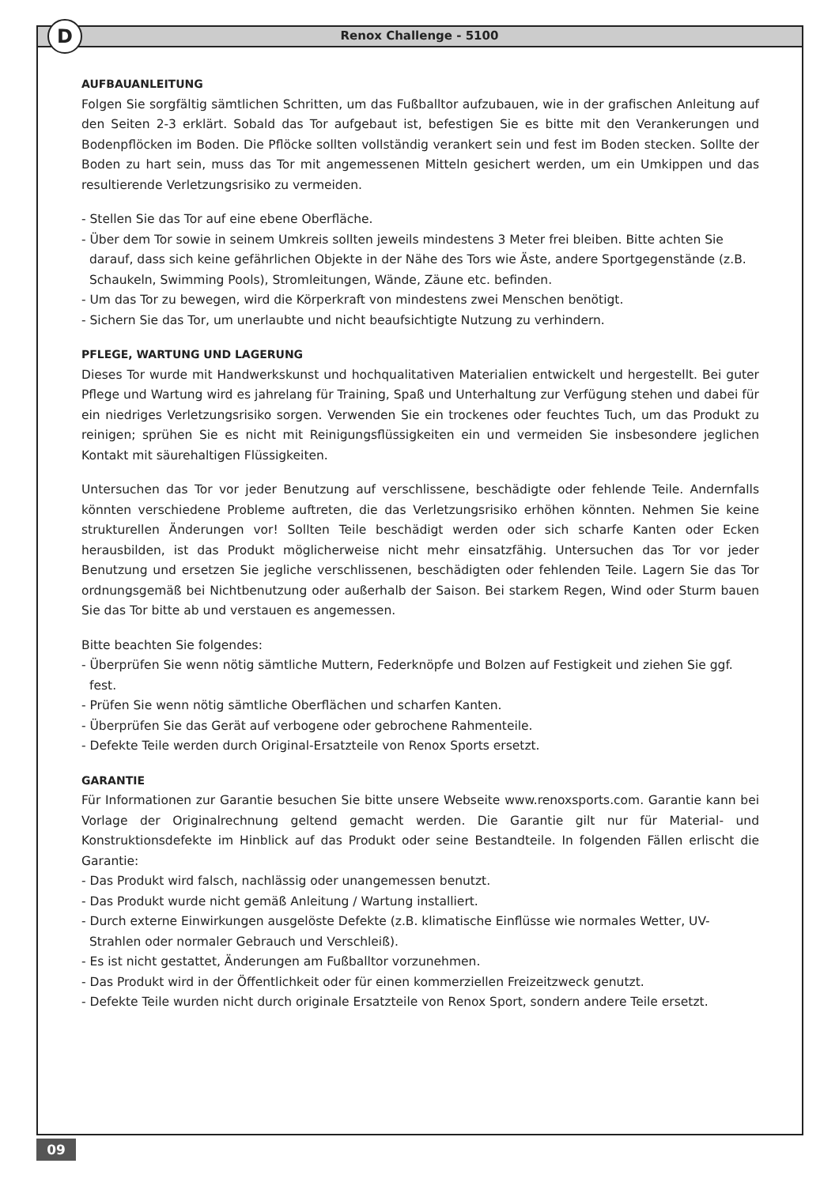D
Renox Challenge - 5100
AUFBAUANLEITUNG
Folgen Sie sorgfältig sämtlichen Schritten, um das Fußballtor aufzubauen, wie in der grafischen Anleitung auf den Seiten 2-3 erklärt. Sobald das Tor aufgebaut ist, befestigen Sie es bitte mit den Verankerungen und Bodenpflöcken im Boden. Die Pflöcke sollten vollständig verankert sein und fest im Boden stecken. Sollte der Boden zu hart sein, muss das Tor mit angemessenen Mitteln gesichert werden, um ein Umkippen und das resultierende Verletzungsrisiko zu vermeiden.
- Stellen Sie das Tor auf eine ebene Oberfläche.
- Über dem Tor sowie in seinem Umkreis sollten jeweils mindestens 3 Meter frei bleiben. Bitte achten Sie darauf, dass sich keine gefährlichen Objekte in der Nähe des Tors wie Äste, andere Sportge­genstände (z.B. Schaukeln, Swimming Pools), Stromleitungen, Wände, Zäune etc. befinden.
- Um das Tor zu bewegen, wird die Körperkraft von mindestens zwei Menschen benötigt.
- Sichern Sie das Tor, um unerlaubte und nicht beaufsichtigte Nutzung zu verhindern.
PFLEGE, WARTUNG UND LAGERUNG
Dieses Tor wurde mit Handwerkskunst und hochqualitativen Materialien entwickelt und hergestellt. Bei guter Pflege und Wartung wird es jahrelang für Training, Spaß und Unterhaltung zur Verfügung stehen und dabei für ein niedriges Verletzungsrisiko sorgen. Verwenden Sie ein trockenes oder feuchtes Tuch, um das Produkt zu reinigen; sprühen Sie es nicht mit Reinigungsflüssigkeiten ein und vermeiden Sie insbesondere jeglichen Kontakt mit säurehaltigen Flüssigkeiten.
Untersuchen das Tor vor jeder Benutzung auf verschlissene, beschädigte oder fehlende Teile. Andernfalls könnten verschiedene Probleme auftreten, die das Verletzungsrisiko erhöhen könnten. Nehmen Sie keine strukturellen Änderungen vor! Sollten Teile beschädigt werden oder sich scharfe Kanten oder Ecken herausbilden, ist das Produkt möglicherweise nicht mehr einsatzfähig. Unter­suchen das Tor vor jeder Benutzung und ersetzen Sie jegliche verschlissenen, beschädigten oder fehlenden Teile. Lagern Sie das Tor ordnungsgemäß bei Nichtbenutzung oder außerhalb der Saison. Bei starkem Regen, Wind oder Sturm bauen Sie das Tor bitte ab und verstauen es angemes­sen.
Bitte beachten Sie folgendes:
- Überprüfen Sie wenn nötig sämtliche Muttern, Federknöpfe und Bolzen auf Festigkeit und ziehen Sie ggf. fest.
- Prüfen Sie wenn nötig sämtliche Oberflächen und scharfen Kanten.
- Überprüfen Sie das Gerät auf verbogene oder gebrochene Rahmenteile.
- Defekte Teile werden durch Original-Ersatzteile von Renox Sports ersetzt.
GARANTIE
Für Informationen zur Garantie besuchen Sie bitte unsere Webseite www.renoxsports.com. Garan­tie kann bei Vorlage der Originalrechnung geltend gemacht werden. Die Garantie gilt nur für Material- und Konstruktionsdefekte im Hinblick auf das Produkt oder seine Bestandteile. In folgen­den Fällen erlischt die Garantie:
- Das Produkt wird falsch, nachlässig oder unangemessen benutzt.
- Das Produkt wurde nicht gemäß Anleitung / Wartung installiert.
- Durch externe Einwirkungen ausgelöste Defekte (z.B. klimatische Einflüsse wie normales Wetter, UV-Strahlen oder normaler Gebrauch und Verschleiß).
- Es ist nicht gestattet, Änderungen am Fußballtor vorzunehmen.
- Das Produkt wird in der Öffentlichkeit oder für einen kommerziellen Freizeitzweck genutzt.
- Defekte Teile wurden nicht durch originale Ersatzteile von Renox Sport, sondern andere Teile ersetzt.
09